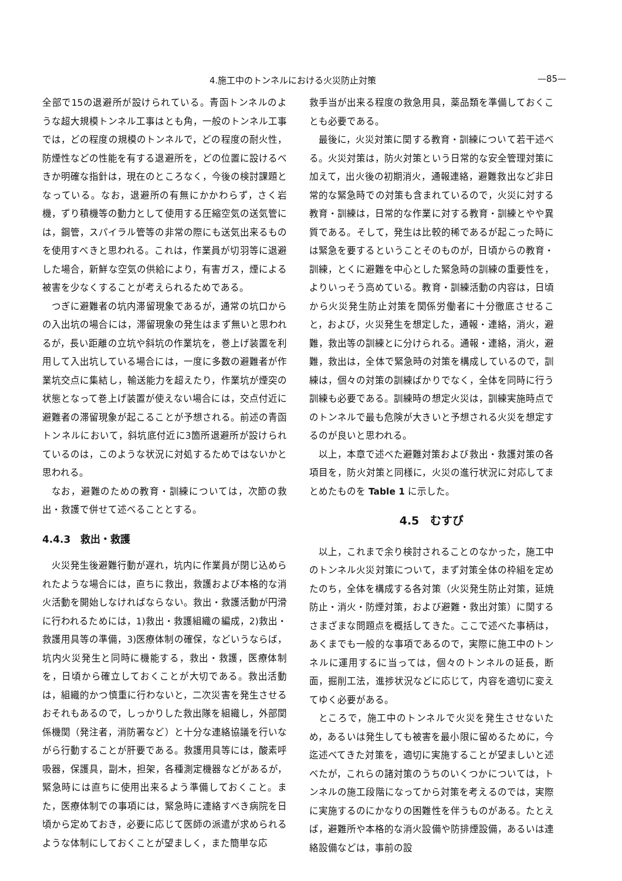4.施工中のトンネルにおける火災防止対策 —85—
全部で15の退避所が設けられている。青函トンネルのような超大規模トンネル工事はとも角，一般のトンネル工事では，どの程度の規模のトンネルで，どの程度の耐火性，防煙性などの性能を有する退避所を，どの位置に設けるべきか明確な指針は，現在のところなく，今後の検討課題となっている。なお，退避所の有無にかかわらず，さく岩機，ずり積機等の動力として使用する圧縮空気の送気管には，鋼管，スパイラル管等の非常の際にも送気出来るものを使用すべきと思われる。これは，作業員が切羽等に退避した場合，新鮮な空気の供給により，有害ガス，煙による被害を少なくすることが考えられるためである。
つぎに避難者の坑内滞留現象であるが，通常の坑口からの入出坑の場合には，滞留現象の発生はまず無いと思われるが，長い距離の立坑や斜坑の作業坑を，巻上げ装置を利用して入出坑している場合には，一度に多数の避難者が作業坑交点に集結し，輸送能力を超えたり，作業坑が煙突の状態となって巻上げ装置が使えない場合には，交点付近に避難者の滞留現象が起こることが予想される。前述の青函トンネルにおいて，斜坑底付近に3箇所退避所が設けられているのは，このような状況に対処するためではないかと思われる。
なお，避難のための教育・訓練については，次節の救出・救護で併せて述べることとする。
4.4.3　救出・救護
火災発生後避難行動が遅れ，坑内に作業員が閉じ込められたような場合には，直ちに救出，救護および本格的な消火活動を開始しなければならない。救出・救護活動が円滑に行われるためには，1)救出・救護組織の編成，2)救出・救護用具等の準備，3)医療体制の確保，などいうならば，坑内火災発生と同時に機能する，救出・救護，医療体制を，日頃から確立しておくことが大切である。救出活動は，組織的かつ慎重に行わないと，二次災害を発生させるおそれもあるので，しっかりした救出隊を組織し，外部関係機関（発注者，消防署など）と十分な連絡協議を行いながら行動することが肝要である。救護用具等には，酸素呼吸器，保護具，副木，担架，各種測定機器などがあるが，緊急時には直ちに使用出来るよう準備しておくこと。また，医療体制での事項には，緊急時に連絡すべき病院を日頃から定めておき，必要に応じて医師の派遣が求められるような体制にしておくことが望ましく，また簡単な応
救手当が出来る程度の救急用具，薬品類を準備しておくことも必要である。
最後に，火災対策に関する教育・訓練について若干述べる。火災対策は，防火対策という日常的な安全管理対策に加えて，出火後の初期消火，通報連絡，避難救出など非日常的な緊急時での対策も含まれているので，火災に対する教育・訓練は，日常的な作業に対する教育・訓練とやや異質である。そして，発生は比較的稀であるが起こった時には緊急を要するということそのものが，日頃からの教育・訓練，とくに避難を中心とした緊急時の訓練の重要性を，よりいっそう高めている。教育・訓練活動の内容は，日頃から火災発生防止対策を関係労働者に十分徹底させること，および，火災発生を想定した，通報・連絡，消火，避難，救出等の訓練とに分けられる。通報・連絡，消火，避難，救出は，全体で緊急時の対策を構成しているので，訓練は，個々の対策の訓練ばかりでなく，全体を同時に行う訓練も必要である。訓練時の想定火災は，訓練実施時点でのトンネルで最も危険が大きいと予想される火災を想定するのが良いと思われる。
以上，本章で述べた避難対策および救出・救護対策の各項目を，防火対策と同様に，火災の進行状況に対応してまとめたものを Table 1 に示した。
4.5　むすび
以上，これまで余り検討されることのなかった，施工中のトンネル火災対策について，まず対策全体の枠組を定めたのち，全体を構成する各対策（火災発生防止対策，延焼防止・消火・防煙対策，および避難・救出対策）に関するさまざまな問題点を概括してきた。ここで述べた事柄は，あくまでも一般的な事項であるので，実際に施工中のトンネルに運用するに当っては，個々のトンネルの延長，断面，掘削工法，進捗状況などに応じて，内容を適切に変えてゆく必要がある。
ところで，施工中のトンネルで火災を発生させないため，あるいは発生しても被害を最小限に留めるために，今迄述べてきた対策を，適切に実施することが望ましいと述べたが，これらの諸対策のうちのいくつかについては，トンネルの施工段階になってから対策を考えるのでは，実際に実施するのにかなりの困難性を伴うものがある。たとえば，避難所や本格的な消火設備や防排煙設備，あるいは連絡設備などは，事前の設